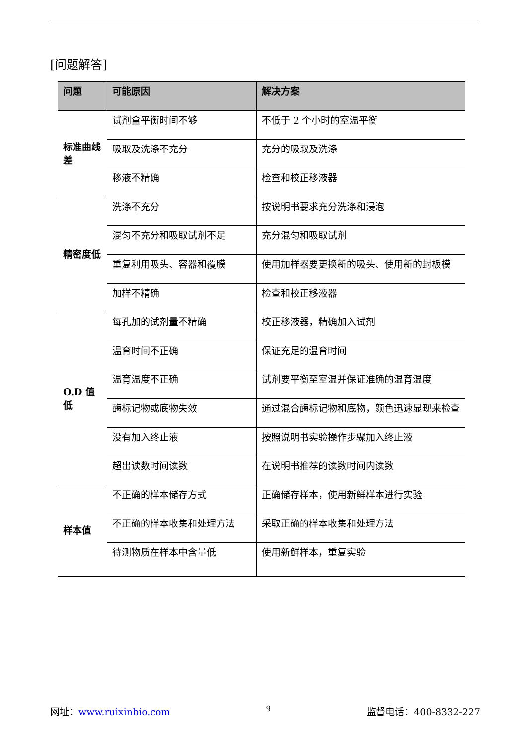[问题解答]
| 问题 | 可能原因 | 解决方案 |
| --- | --- | --- |
| 标准曲线差 | 试剂盒平衡时间不够 | 不低于 2 个小时的室温平衡 |
| | 吸取及洗涤不充分 | 充分的吸取及洗涤 |
| | 移液不精确 | 检查和校正移液器 |
| 精密度低 | 洗涤不充分 | 按说明书要求充分洗涤和浸泡 |
| | 混匀不充分和吸取试剂不足 | 充分混匀和吸取试剂 |
| | 重复利用吸头、容器和覆膜 | 使用加样器要更换新的吸头、使用新的封板模 |
| | 加样不精确 | 检查和校正移液器 |
| O.D 值低 | 每孔加的试剂量不精确 | 校正移液器，精确加入试剂 |
| | 温育时间不正确 | 保证充足的温育时间 |
| | 温育温度不正确 | 试剂要平衡至室温并保证准确的温育温度 |
| | 酶标记物或底物失效 | 通过混合酶标记物和底物，颜色迅速显现来检查 |
| | 没有加入终止液 | 按照说明书实验操作步骤加入终止液 |
| | 超出读数时间读数 | 在说明书推荐的读数时间内读数 |
| 样本值 | 不正确的样本储存方式 | 正确储存样本，使用新鲜样本进行实验 |
| | 不正确的样本收集和处理方法 | 采取正确的样本收集和处理方法 |
| | 待测物质在样本中含量低 | 使用新鲜样本，重复实验 |
网址：www.ruixinbio.com 9 监督电话：400-8332-227